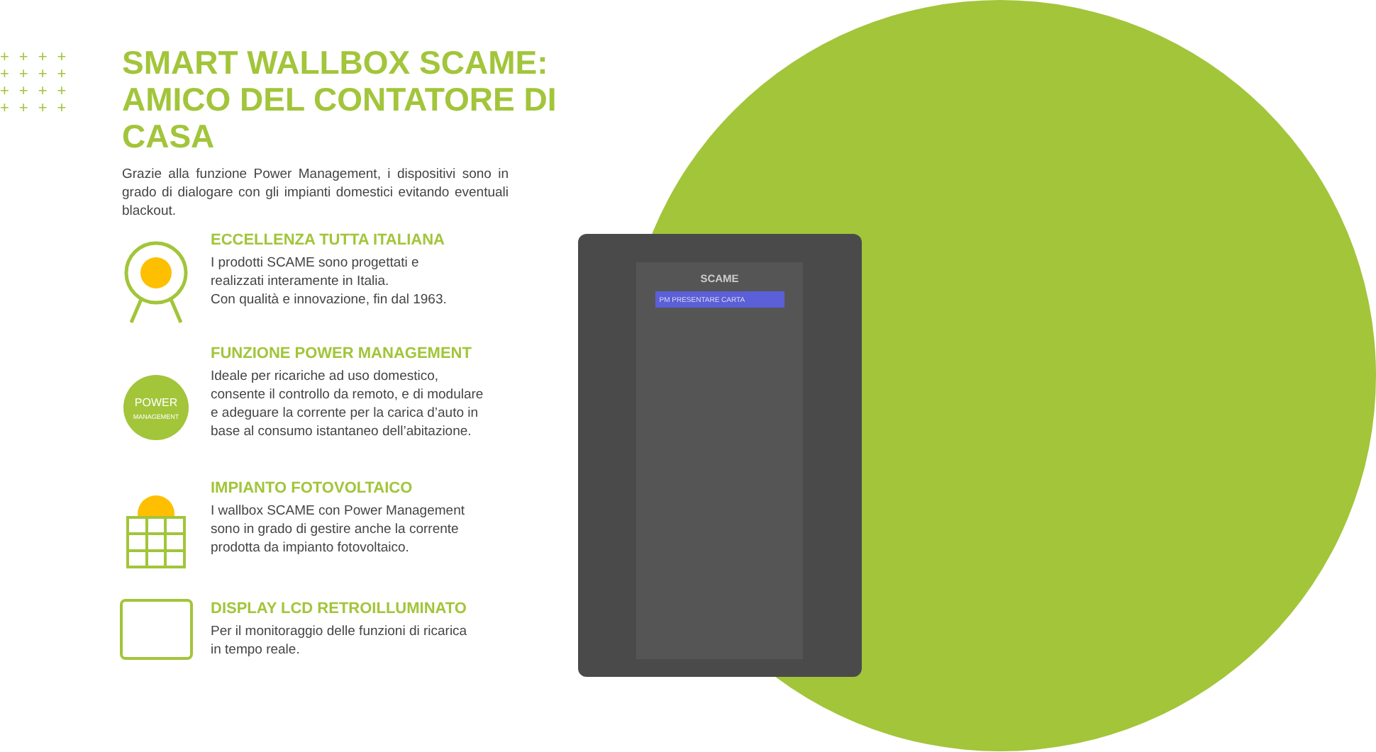++++
++++
++++
++++
SMART WALLBOX SCAME:
AMICO DEL CONTATORE DI CASA
Grazie alla funzione Power Management, i dispositivi sono in grado di dialogare con gli impianti domestici evitando eventuali blackout.
ECCELLENZA TUTTA ITALIANA
I prodotti SCAME sono progettati e
realizzati interamente in Italia.
Con qualità e innovazione, fin dal 1963.
POWER
MANAGEMENT
FUNZIONE POWER MANAGEMENT
Ideale per ricariche ad uso domestico,
consente il controllo da remoto, e di modulare
e adeguare la corrente per la carica d’auto in
base al consumo istantaneo dell’abitazione.
IMPIANTO FOTOVOLTAICO
I wallbox SCAME con Power Management
sono in grado di gestire anche la corrente
prodotta da impianto fotovoltaico.
DISPLAY LCD RETROILLUMINATO
Per il monitoraggio delle funzioni di ricarica
in tempo reale.
SCAME
PM PRESENTARE CARTA